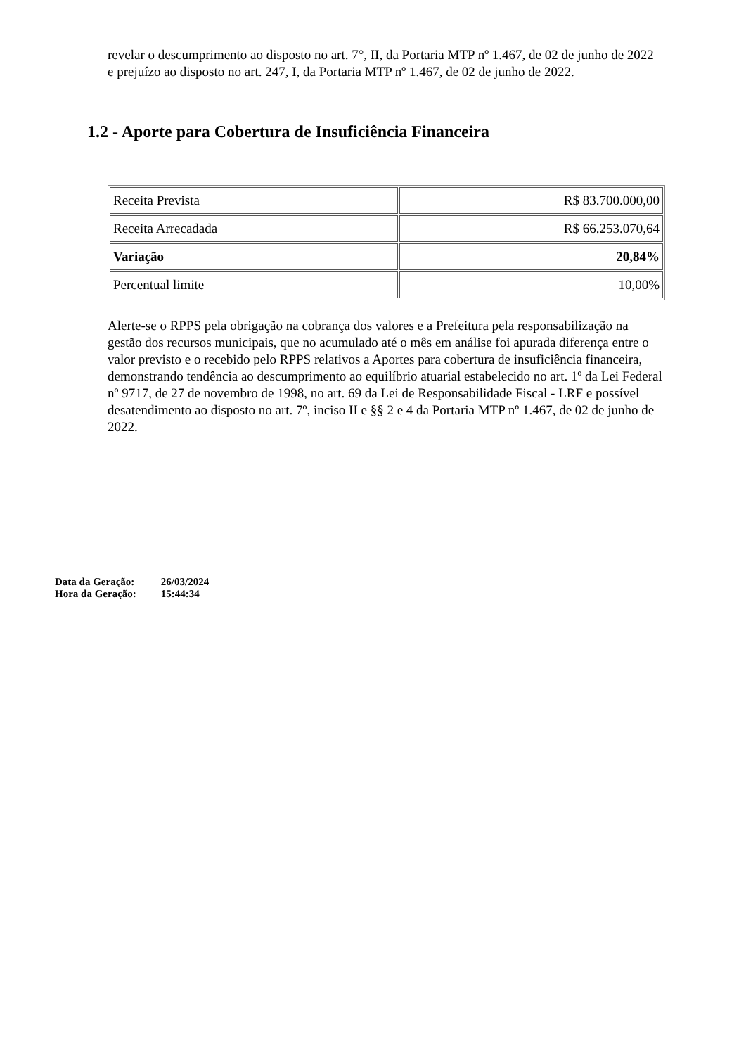revelar o descumprimento ao disposto no art. 7°, II, da Portaria MTP nº 1.467, de 02 de junho de 2022 e prejuízo ao disposto no art. 247, I, da Portaria MTP nº 1.467, de 02 de junho de 2022.
1.2 - Aporte para Cobertura de Insuficiência Financeira
| Receita Prevista | R$ 83.700.000,00 |
| Receita Arrecadada | R$ 66.253.070,64 |
| Variação | 20,84% |
| Percentual limite | 10,00% |
Alerte-se o RPPS pela obrigação na cobrança dos valores e a Prefeitura pela responsabilização na gestão dos recursos municipais, que no acumulado até o mês em análise foi apurada diferença entre o valor previsto e o recebido pelo RPPS relativos a Aportes para cobertura de insuficiência financeira, demonstrando tendência ao descumprimento ao equilíbrio atuarial estabelecido no art. 1º da Lei Federal nº 9717, de 27 de novembro de 1998, no art. 69 da Lei de Responsabilidade Fiscal - LRF e possível desatendimento ao disposto no art. 7º, inciso II e §§ 2 e 4 da Portaria MTP nº 1.467, de 02 de junho de 2022.
| Data da Geração: | 26/03/2024 |
| Hora da Geração: | 15:44:34 |